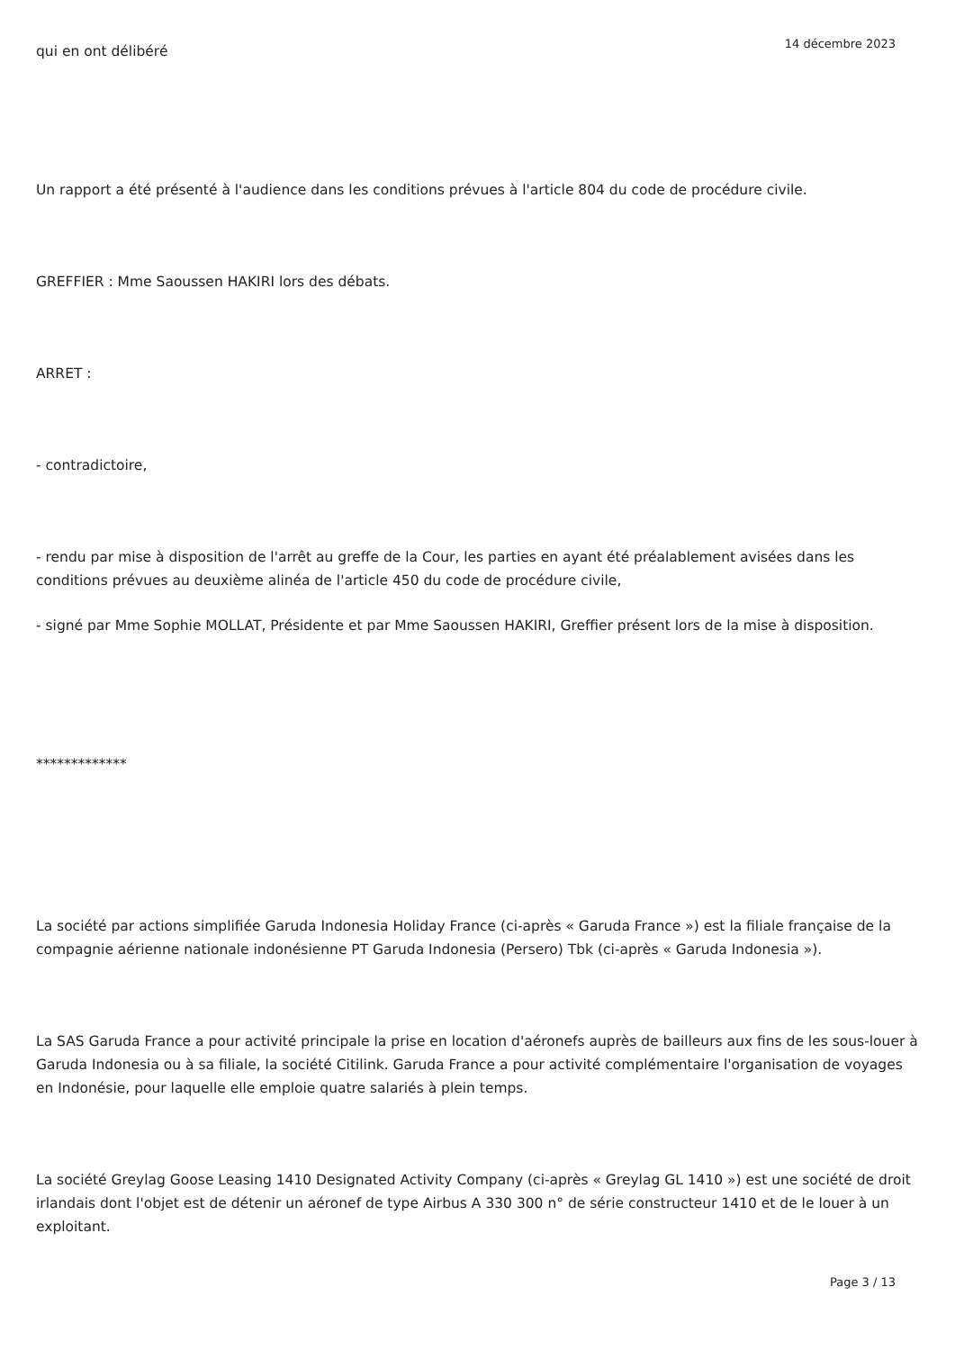qui en ont délibéré
Un rapport a été présenté à l'audience dans les conditions prévues à l'article 804 du code de procédure civile.
GREFFIER : Mme Saoussen HAKIRI lors des débats.
ARRET :
- contradictoire,
- rendu par mise à disposition de l'arrêt au greffe de la Cour, les parties en ayant été préalablement avisées dans les conditions prévues au deuxième alinéa de l'article 450 du code de procédure civile,
- signé par Mme Sophie MOLLAT, Présidente et par Mme Saoussen HAKIRI, Greffier présent lors de la mise à disposition.
*************
La société par actions simplifiée Garuda Indonesia Holiday France (ci-après « Garuda France ») est la filiale française de la compagnie aérienne nationale indonésienne PT Garuda Indonesia (Persero) Tbk (ci-après « Garuda Indonesia »).
La SAS Garuda France a pour activité principale la prise en location d'aéronefs auprès de bailleurs aux fins de les sous-louer à Garuda Indonesia ou à sa filiale, la société Citilink. Garuda France a pour activité complémentaire l'organisation de voyages en Indonésie, pour laquelle elle emploie quatre salariés à plein temps.
La société Greylag Goose Leasing 1410 Designated Activity Company (ci-après « Greylag GL 1410 ») est une société de droit irlandais dont l'objet est de détenir un aéronef de type Airbus A 330 300 n° de série constructeur 1410 et de le louer à un exploitant.
14 décembre 2023
Page 3 / 13